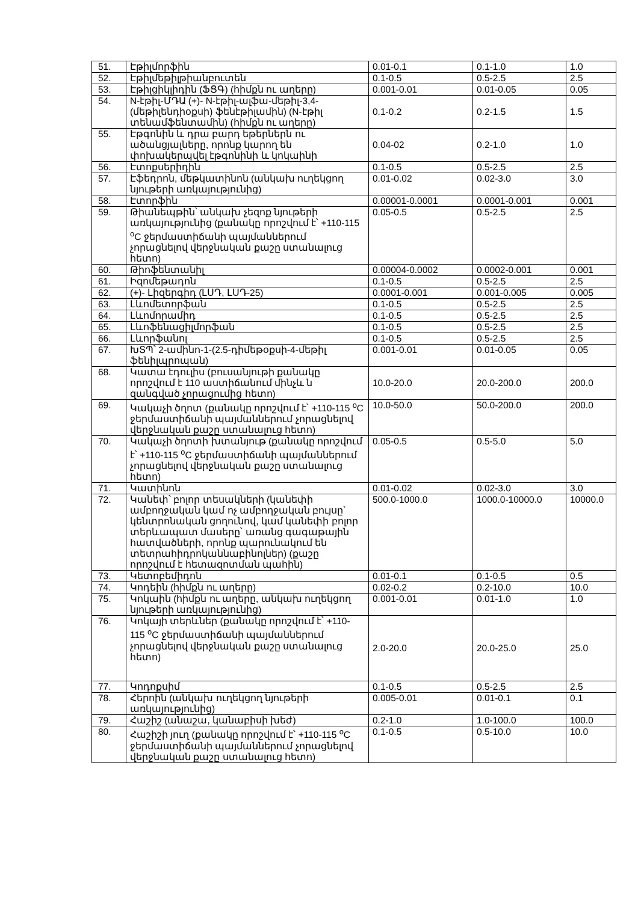| 51. | Էթիլմորֆին | 0.01-0.1 | 0.1-1.0 | 1.0 |
| 52. | Էթիլմեթիլթիանբուտեն | 0.1-0.5 | 0.5-2.5 | 2.5 |
| 53. | Էթիլցիկլիդին (ՖՑԳ) (հիմքն ու աղերը) | 0.001-0.01 | 0.01-0.05 | 0.05 |
| 54. | N-էթիլ-ՄԴԱ (+)- N-էթիլ-ալֆա-մեթիլ-3,4-(մեթիլենդիօքսի) ֆենէթիլամին) (N-էթիլ տենամֆենտամին) (հիմքն ու աղերը) | 0.1-0.2 | 0.2-1.5 | 1.5 |
| 55. | Էթգոնին և դրա բարդ եթերներն ու ածանցյալները, որոնք կարող են փոխակերպվել էթգոնինի և կոկաինի | 0.04-02 | 0.2-1.0 | 1.0 |
| 56. | Էտոքսերիդին | 0.1-0.5 | 0.5-2.5 | 2.5 |
| 57. | Էֆեդրոն, մեթկատինոն (անկախ ուղեկցող նյութերի առկայությունից) | 0.01-0.02 | 0.02-3.0 | 3.0 |
| 58. | Էտորֆին | 0.00001-0.0001 | 0.0001-0.001 | 0.001 |
| 59. | Թիանեպթին՝ անկախ չեզոք նյութերի առկայությունից (քանակը որոշվում է՝ +110-115 <sup>o</sup>C ջերմաստիճանի պայմաններում չորացնելով վերջնական քաշը ստանալուց հետո) | 0.05-0.5 | 0.5-2.5 | 2.5 |
| 60. | Թիոֆենտանիլ | 0.00004-0.0002 | 0.0002-0.001 | 0.001 |
| 61. | Իզոմեթադոն | 0.1-0.5 | 0.5-2.5 | 2.5 |
| 62. | (+)- Լիզերգիդ (ԼՍԴ, ԼՍԴ-25) | 0.0001-0.001 | 0.001-0.005 | 0.005 |
| 63. | Լևոմետորֆան | 0.1-0.5 | 0.5-2.5 | 2.5 |
| 64. | Լևոմորամիդ | 0.1-0.5 | 0.5-2.5 | 2.5 |
| 65. | Լևոֆենացիլմորֆան | 0.1-0.5 | 0.5-2.5 | 2.5 |
| 66. | Լևորֆանոլ | 0.1-0.5 | 0.5-2.5 | 2.5 |
| 67. | ԽՏՊ՝ 2-ամինո-1-(2.5-դիմեթօքսի-4-մեթիլ ֆենիլպրոպան) | 0.001-0.01 | 0.01-0.05 | 0.05 |
| 68. | Կատա էդուլիս (բուսանյութի քանակը որոշվում է 110 աստիճանում մինչև ն զանգված չորացումից հետո) | 10.0-20.0 | 20.0-200.0 | 200.0 |
| 69. | Կակաչի ծղոտ (քանակը որոշվում է՝ +110-115 <sup>o</sup>C ջերմաստիճանի պայմաններում չորացնելով վերջնական քաշը ստանալուց հետո) | 10.0-50.0 | 50.0-200.0 | 200.0 |
| 70. | Կակաչի ծղոտի խտանյութ (քանակը որոշվում է՝ +110-115 <sup>o</sup>C ջերմաստիճանի պայմաններում չորացնելով վերջնական քաշը ստանալուց հետո) | 0.05-0.5 | 0.5-5.0 | 5.0 |
| 71. | Կատինոն | 0.01-0.02 | 0.02-3.0 | 3.0 |
| 72. | Կանեփ՝ բոլոր տեսակների (կանեփի ամբողջական կամ ոչ ամբողջական բույսը՝ կենտրոնական ցողունով, կամ կանեփի բոլոր տերևապատ մասերը՝ առանց գագաթային հատվածների, որոնք պարունակում են տետրահիդրոկաննաբինոլներ) (քաշը որոշվում է հետազոտման պահին) | 500.0-1000.0 | 1000.0-10000.0 | 10000.0 |
| 73. | Կետոբեմիդոն | 0.01-0.1 | 0.1-0.5 | 0.5 |
| 74. | Կոդեին (հիմքն ու աղերը) | 0.02-0.2 | 0.2-10.0 | 10.0 |
| 75. | Կոկաին (հիմքն ու աղերը, անկախ ուղեկցող նյութերի առկայությունից) | 0.001-0.01 | 0.01-1.0 | 1.0 |
| 76. | Կոկայի տերևներ (քանակը որոշվում է՝ +110-115 <sup>o</sup>C ջերմաստիճանի պայմաններում չորացնելով վերջնական քաշը ստանալուց հետո) | 2.0-20.0 | 20.0-25.0 | 25.0 |
| 77. | Կոդոքսիմ | 0.1-0.5 | 0.5-2.5 | 2.5 |
| 78. | Հերոին (անկախ ուղեկցող նյութերի առկայությունից) | 0.005-0.01 | 0.01-0.1 | 0.1 |
| 79. | Հաշիշ (անաշա, կանաբիսի խեժ) | 0.2-1.0 | 1.0-100.0 | 100.0 |
| 80. | Հաշիշի յուղ (քանակը որոշվում է՝ +110-115 <sup>o</sup>C ջերմաստիճանի պայմաններում չորացնելով վերջնական քաշը ստանալուց հետո) | 0.1-0.5 | 0.5-10.0 | 10.0 |